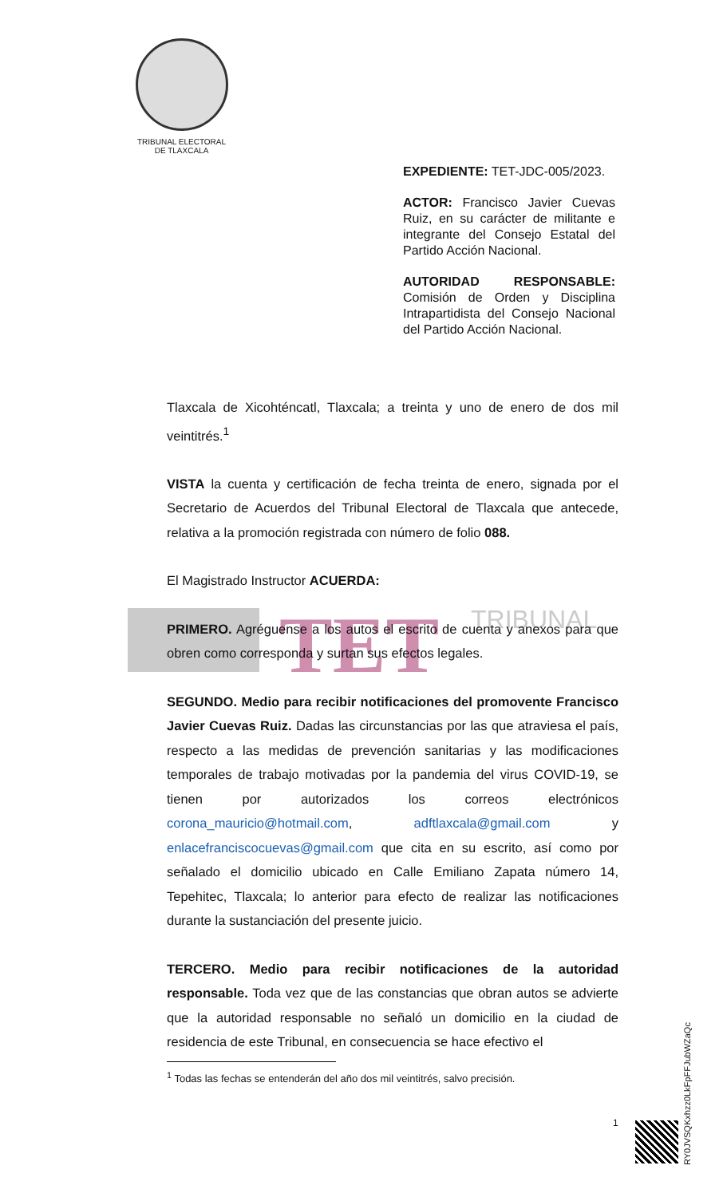TRIBUNAL ELECTORAL DE TLAXCALA
EXPEDIENTE: TET-JDC-005/2023.
ACTOR: Francisco Javier Cuevas Ruiz, en su carácter de militante e integrante del Consejo Estatal del Partido Acción Nacional.
AUTORIDAD RESPONSABLE: Comisión de Orden y Disciplina Intrapartidista del Consejo Nacional del Partido Acción Nacional.
TET
TRIBUNAL
Tlaxcala de Xicohténcatl, Tlaxcala; a treinta y uno de enero de dos mil veintitrés.<sup>1</sup>
VISTA la cuenta y certificación de fecha treinta de enero, signada por el Secretario de Acuerdos del Tribunal Electoral de Tlaxcala que antecede, relativa a la promoción registrada con número de folio 088.
El Magistrado Instructor ACUERDA:
PRIMERO. Agréguense a los autos el escrito de cuenta y anexos para que obren como corresponda y surtan sus efectos legales.
SEGUNDO. Medio para recibir notificaciones del promovente Francisco Javier Cuevas Ruiz. Dadas las circunstancias por las que atraviesa el país, respecto a las medidas de prevención sanitarias y las modificaciones temporales de trabajo motivadas por la pandemia del virus COVID-19, se tienen por autorizados los correos electrónicos corona_mauricio@hotmail.com, adftlaxcala@gmail.com y enlacefranciscocuevas@gmail.com que cita en su escrito, así como por señalado el domicilio ubicado en Calle Emiliano Zapata número 14, Tepehitec, Tlaxcala; lo anterior para efecto de realizar las notificaciones durante la sustanciación del presente juicio.
TERCERO. Medio para recibir notificaciones de la autoridad responsable. Toda vez que de las constancias que obran autos se advierte que la autoridad responsable no señaló un domicilio en la ciudad de residencia de este Tribunal, en consecuencia se hace efectivo el
<sup>1</sup> Todas las fechas se entenderán del año dos mil veintitrés, salvo precisión.
1
RY0JVSQKxhzz0LkFpFFJubWZaQc